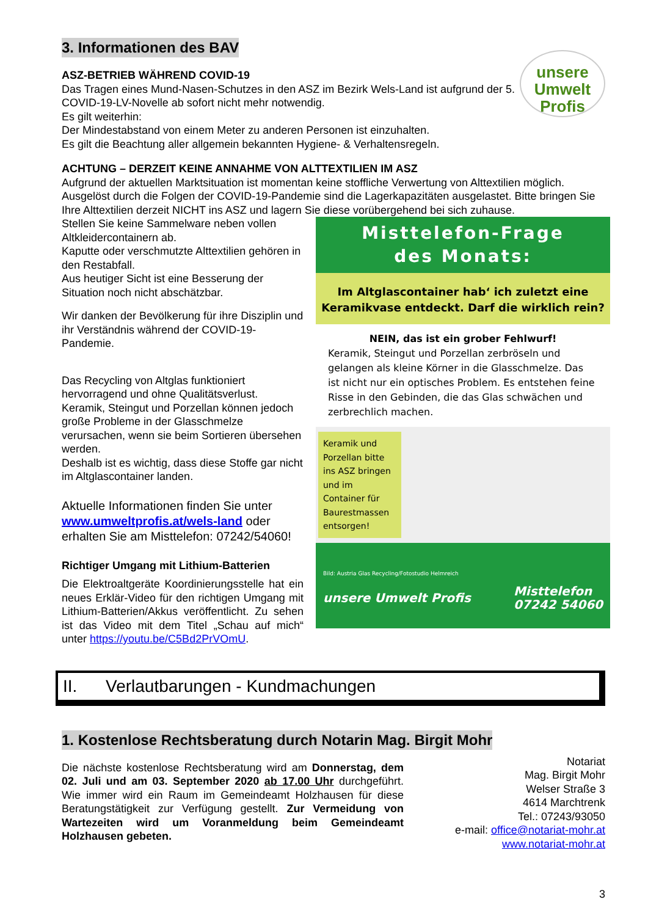3. Informationen des BAV
unsere
Umwelt
Profis
ASZ-BETRIEB WÄHREND COVID-19
Das Tragen eines Mund-Nasen-Schutzes in den ASZ im Bezirk Wels-Land ist aufgrund der 5. COVID-19-LV-Novelle ab sofort nicht mehr notwendig.
Es gilt weiterhin:
Der Mindestabstand von einem Meter zu anderen Personen ist einzuhalten.
Es gilt die Beachtung aller allgemein bekannten Hygiene- & Verhaltensregeln.
ACHTUNG – DERZEIT KEINE ANNAHME VON ALTTEXTILIEN IM ASZ
Aufgrund der aktuellen Marktsituation ist momentan keine stoffliche Verwertung von Alttextilien möglich. Ausgelöst durch die Folgen der COVID-19-Pandemie sind die Lagerkapazitäten ausgelastet. Bitte bringen Sie Ihre Alttextilien derzeit NICHT ins ASZ und lagern Sie diese vorübergehend bei sich zuhause.
Misttelefon-Frage
des Monats:
Im Altglascontainer hab‘ ich zuletzt eine Keramikvase entdeckt. Darf die wirklich rein?
NEIN, das ist ein grober Fehlwurf!
Keramik, Steingut und Porzellan zerbröseln und gelangen als kleine Körner in die Glasschmelze. Das ist nicht nur ein optisches Problem. Es entstehen feine Risse in den Gebinden, die das Glas schwächen und zerbrechlich machen.
Keramik und Porzellan bitte ins ASZ bringen und im Container für Baurestmassen entsorgen!
Bild: Austria Glas Recycling/Fotostudio Helmreich
unsere Umwelt Profis Misttelefon
07242 54060
Stellen Sie keine Sammelware neben vollen Altkleidercontainern ab.
Kaputte oder verschmutzte Alttextilien gehören in den Restabfall.
Aus heutiger Sicht ist eine Besserung der Situation noch nicht abschätzbar.
Wir danken der Bevölkerung für ihre Disziplin und ihr Verständnis während der COVID-19-Pandemie.
Das Recycling von Altglas funktioniert hervorragend und ohne Qualitätsverlust. Keramik, Steingut und Porzellan können jedoch große Probleme in der Glasschmelze verursachen, wenn sie beim Sortieren übersehen werden.
Deshalb ist es wichtig, dass diese Stoffe gar nicht im Altglascontainer landen.
Aktuelle Informationen finden Sie unter www.umweltprofis.at/wels-land oder erhalten Sie am Misttelefon: 07242/54060!
Richtiger Umgang mit Lithium-Batterien
Die Elektroaltgeräte Koordinierungsstelle hat ein neues Erklär-Video für den richtigen Umgang mit Lithium-Batterien/Akkus veröffentlicht. Zu sehen ist das Video mit dem Titel „Schau auf mich“ unter https://youtu.be/C5Bd2PrVOmU.
II. Verlautbarungen - Kundmachungen
1. Kostenlose Rechtsberatung durch Notarin Mag. Birgit Mohr
Die nächste kostenlose Rechtsberatung wird am Donnerstag, dem 02. Juli und am 03. September 2020 ab 17.00 Uhr durchgeführt. Wie immer wird ein Raum im Gemeindeamt Holzhausen für diese Beratungstätigkeit zur Verfügung gestellt. Zur Vermeidung von Wartezeiten wird um Voranmeldung beim Gemeindeamt Holzhausen gebeten.
Notariat
Mag. Birgit Mohr
Welser Straße 3
4614 Marchtrenk
Tel.: 07243/93050
e-mail: office@notariat-mohr.at
www.notariat-mohr.at
3